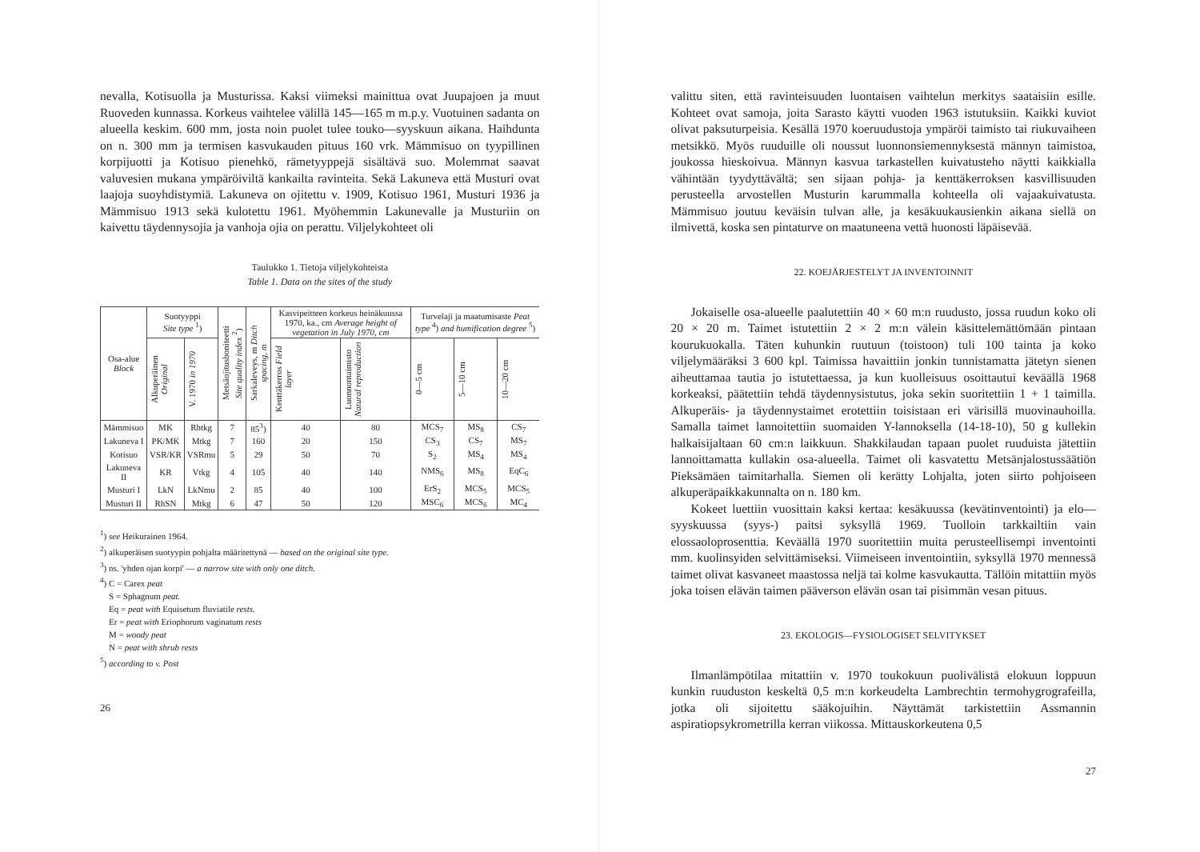nevalla, Kotisuolla ja Musturissa. Kaksi viimeksi mainittua ovat Juupajoen ja muut Ruoveden kunnassa. Korkeus vaihtelee välillä 145—165 m m.p.y. Vuotuinen sadanta on alueella keskim. 600 mm, josta noin puolet tulee touko—syyskuun aikana. Haihdunta on n. 300 mm ja termisen kasvukauden pituus 160 vrk. Mämmisuo on tyypillinen korpijuotti ja Kotisuo pienehkö, rämetyyppejä sisältävä suo. Molemmat saavat valuvesien mukana ympäröiviltä kankailta ravinteita. Sekä Lakuneva että Musturi ovat laajoja suoyhdistymiä. Lakuneva on ojitettu v. 1909, Kotisuo 1961, Musturi 1936 ja Mämmisuo 1913 sekä kulotettu 1961. Myöhemmin Lakunevalle ja Musturiin on kaivettu täydennysojia ja vanhoja ojia on perattu. Viljelykohteet oli
Taulukko 1. Tietoja viljelykohteista
Table 1. Data on the sites of the study
| Osa-alue Block | Suotyyppi Site type <sup>1</sup>) | | Metsäojitusboniteetti Site quality index <sup>2</sup>) | Sarkaleveys, m Ditch spacing, m | Kasvipeitteen korkeus heinäkuussa 1970, ka., cm Average height of vegetation in July 1970, cm | | Turvelaji ja maatumisaste Peat type <sup>4</sup>) and humification degree <sup>5</sup>) | | |
| --- | --- | --- | --- | --- | --- | --- | --- | --- | --- |
| | Alkuperäinen Original | V. 1970 in 1970 | | | Kenttäkerros Field layer | Luonnontaimisto Natural reproduction | 0—5 cm | 5—10 cm | 10—20 cm |
| Mämmisuo | MK | Rhtkg | 7 | 85<sup>3</sup>) | 40 | 80 | MCS<sub>7</sub> | MS<sub>8</sub> | CS<sub>7</sub> |
| Lakuneva I | PK/MK | Mtkg | 7 | 160 | 20 | 150 | CS<sub>3</sub> | CS<sub>7</sub> | MS<sub>7</sub> |
| Kotisuo | VSR/KR | VSRmu | 5 | 29 | 50 | 70 | S<sub>2</sub> | MS<sub>4</sub> | MS<sub>4</sub> |
| Lakuneva II | KR | Vtkg | 4 | 105 | 40 | 140 | NMS<sub>6</sub> | MS<sub>8</sub> | EqC<sub>6</sub> |
| Musturi I | LkN | LkNmu | 2 | 85 | 40 | 100 | ErS<sub>2</sub> | MCS<sub>5</sub> | MCS<sub>5</sub> |
| Musturi II | RhSN | Mtkg | 6 | 47 | 50 | 120 | MSC<sub>6</sub> | MCS<sub>6</sub> | MC<sub>4</sub> |
<sup>1</sup>) see Heikurainen 1964.
<sup>2</sup>) alkuperäisen suotyypin pohjalta määritettynä — based on the original site type.
<sup>3</sup>) ns. 'yhden ojan korpi' — a narrow site with only one ditch.
<sup>4</sup>) C = Carex peat
S = Sphagnum peat.
Eq = peat with Equisetum fluviatile rests.
Er = peat with Eriophorum vaginatum rests
M = woody peat
N = peat with shrub rests
<sup>5</sup>) according to v. Post
26
valittu siten, että ravinteisuuden luontaisen vaihtelun merkitys saataisiin esille. Kohteet ovat samoja, joita Sarasto käytti vuoden 1963 istutuksiin. Kaikki kuviot olivat paksuturpeisia. Kesällä 1970 koeruudustoja ympäröi taimisto tai riukuvaiheen metsikkö. Myös ruuduille oli noussut luonnonsiemennyksestä männyn taimistoa, joukossa hieskoivua. Männyn kasvua tarkastellen kuivatusteho näytti kaikkialla vähintään tyydyttävältä; sen sijaan pohja- ja kenttäkerroksen kasvillisuuden perusteella arvostellen Musturin karummalla kohteella oli vajaakuivatusta. Mämmisuo joutuu keväisin tulvan alle, ja kesäkuukausienkin aikana siellä on ilmivettä, koska sen pintaturve on maatuneena vettä huonosti läpäisevää.
22. KOEJÄRJESTELYT JA INVENTOINNIT
Jokaiselle osa-alueelle paalutettiin 40 × 60 m:n ruudusto, jossa ruudun koko oli 20 × 20 m. Taimet istutettiin 2 × 2 m:n välein käsittelemättömään pintaan kourukuokalla. Täten kuhunkin ruutuun (toistoon) tuli 100 tainta ja koko viljelymääräksi 3 600 kpl. Taimissa havaittiin jonkin tunnistamatta jätetyn sienen aiheuttamaa tautia jo istutettaessa, ja kun kuolleisuus osoittautui keväällä 1968 korkeaksi, päätettiin tehdä täydennysistutus, joka sekin suoritettiin 1 + 1 taimilla. Alkuperäis- ja täydennystaimet erotettiin toisistaan eri värisillä muovinauhoilla. Samalla taimet lannoitettiin suomaiden Y-lannoksella (14-18-10), 50 g kullekin halkaisijaltaan 60 cm:n laikkuun. Shakkilaudan tapaan puolet ruuduista jätettiin lannoittamatta kullakin osa-alueella. Taimet oli kasvatettu Metsänjalostussäätiön Pieksämäen taimitarhalla. Siemen oli kerätty Lohjalta, joten siirto pohjoiseen alkuperäpaikkakunnalta on n. 180 km.
Kokeet luettiin vuosittain kaksi kertaa: kesäkuussa (kevätinventointi) ja elo—syyskuussa (syys-) paitsi syksyllä 1969. Tuolloin tarkkailtiin vain elossaoloprosenttia. Keväällä 1970 suoritettiin muita perusteellisempi inventointi mm. kuolinsyiden selvittämiseksi. Viimeiseen inventointiin, syksyllä 1970 mennessä taimet olivat kasvaneet maastossa neljä tai kolme kasvukautta. Tällöin mitattiin myös joka toisen elävän taimen pääverson elävän osan tai pisimmän vesan pituus.
23. EKOLOGIS—FYSIOLOGISET SELVITYKSET
Ilmanlämpötilaa mitattiin v. 1970 toukokuun puolivälistä elokuun loppuun kunkin ruuduston keskeltä 0,5 m:n korkeudelta Lambrechtin termohygrografeilla, jotka oli sijoitettu sääkojuihin. Näyttämät tarkistettiin Assmannin aspiratiopsykrometrilla kerran viikossa. Mittauskorkeutena 0,5
27